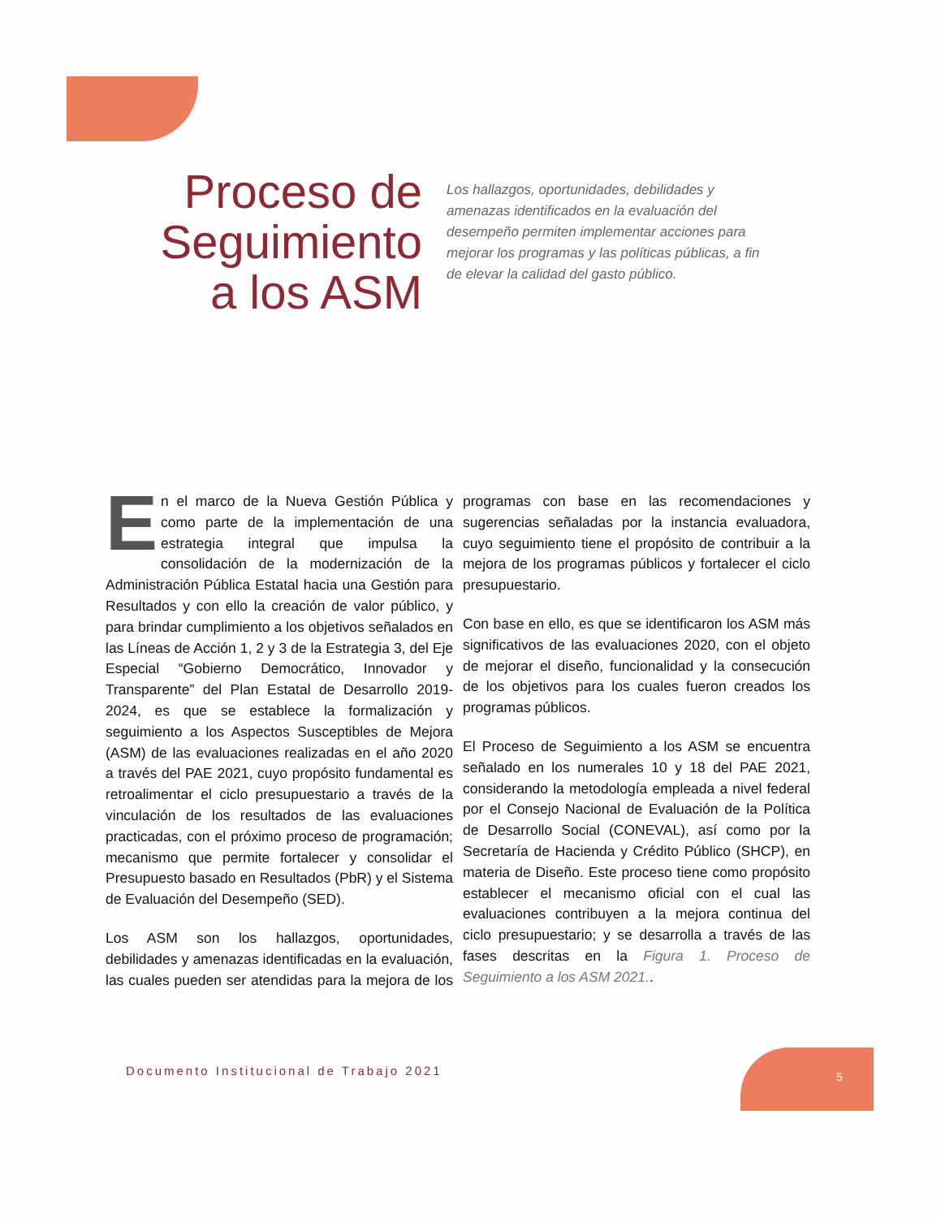Proceso de Seguimiento a los ASM
Los hallazgos, oportunidades, debilidades y amenazas identificados en la evaluación del desempeño permiten implementar acciones para mejorar los programas y las políticas públicas, a fin de elevar la calidad del gasto público.
En el marco de la Nueva Gestión Pública y como parte de la implementación de una estrategia integral que impulsa la consolidación de la modernización de la Administración Pública Estatal hacia una Gestión para Resultados y con ello la creación de valor público, y para brindar cumplimiento a los objetivos señalados en las Líneas de Acción 1, 2 y 3 de la Estrategia 3, del Eje Especial “Gobierno Democrático, Innovador y Transparente” del Plan Estatal de Desarrollo 2019-2024, es que se establece la formalización y seguimiento a los Aspectos Susceptibles de Mejora (ASM) de las evaluaciones realizadas en el año 2020 a través del PAE 2021, cuyo propósito fundamental es retroalimentar el ciclo presupuestario a través de la vinculación de los resultados de las evaluaciones practicadas, con el próximo proceso de programación; mecanismo que permite fortalecer y consolidar el Presupuesto basado en Resultados (PbR) y el Sistema de Evaluación del Desempeño (SED).
Los ASM son los hallazgos, oportunidades, debilidades y amenazas identificadas en la evaluación, las cuales pueden ser atendidas para la mejora de los programas con base en las recomendaciones y sugerencias señaladas por la instancia evaluadora, cuyo seguimiento tiene el propósito de contribuir a la mejora de los programas públicos y fortalecer el ciclo presupuestario.
Con base en ello, es que se identificaron los ASM más significativos de las evaluaciones 2020, con el objeto de mejorar el diseño, funcionalidad y la consecución de los objetivos para los cuales fueron creados los programas públicos.
El Proceso de Seguimiento a los ASM se encuentra señalado en los numerales 10 y 18 del PAE 2021, considerando la metodología empleada a nivel federal por el Consejo Nacional de Evaluación de la Política de Desarrollo Social (CONEVAL), así como por la Secretaría de Hacienda y Crédito Público (SHCP), en materia de Diseño. Este proceso tiene como propósito establecer el mecanismo oficial con el cual las evaluaciones contribuyen a la mejora continua del ciclo presupuestario; y se desarrolla a través de las fases descritas en la Figura 1. Proceso de Seguimiento a los ASM 2021..
Documento Institucional de Trabajo 2021
5